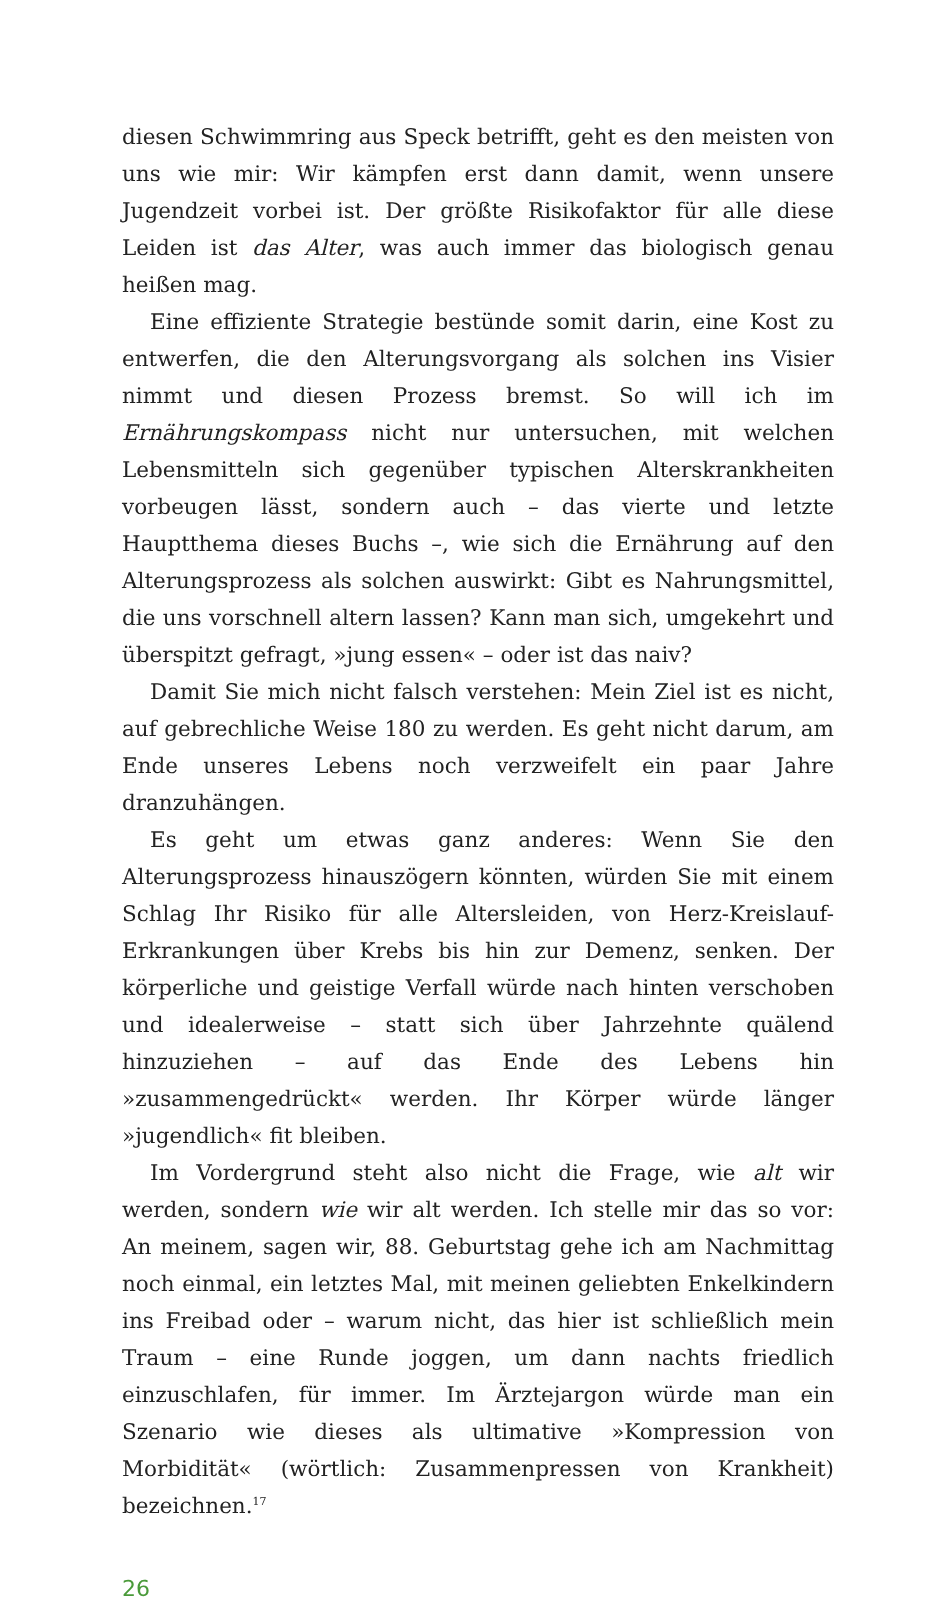diesen Schwimmring aus Speck betrifft, geht es den meisten von uns wie mir: Wir kämpfen erst dann damit, wenn unsere Jugendzeit vorbei ist. Der größte Risikofaktor für alle diese Leiden ist das Alter, was auch immer das biologisch genau heißen mag.
Eine effiziente Strategie bestünde somit darin, eine Kost zu entwerfen, die den Alterungsvorgang als solchen ins Visier nimmt und diesen Prozess bremst. So will ich im Ernährungskompass nicht nur untersuchen, mit welchen Lebensmitteln sich gegenüber typischen Alterskrankheiten vorbeugen lässt, sondern auch – das vierte und letzte Hauptthema dieses Buchs –, wie sich die Ernährung auf den Alterungsprozess als solchen auswirkt: Gibt es Nahrungsmittel, die uns vorschnell altern lassen? Kann man sich, umgekehrt und überspitzt gefragt, »jung essen« – oder ist das naiv?
Damit Sie mich nicht falsch verstehen: Mein Ziel ist es nicht, auf gebrechliche Weise 180 zu werden. Es geht nicht darum, am Ende unseres Lebens noch verzweifelt ein paar Jahre dranzuhängen.
Es geht um etwas ganz anderes: Wenn Sie den Alterungsprozess hinauszögern könnten, würden Sie mit einem Schlag Ihr Risiko für alle Altersleiden, von Herz-Kreislauf-Erkrankungen über Krebs bis hin zur Demenz, senken. Der körperliche und geistige Verfall würde nach hinten verschoben und idealerweise – statt sich über Jahrzehnte quälend hinzuziehen – auf das Ende des Lebens hin »zusammengedrückt« werden. Ihr Körper würde länger »jugendlich« fit bleiben.
Im Vordergrund steht also nicht die Frage, wie alt wir werden, sondern wie wir alt werden. Ich stelle mir das so vor: An meinem, sagen wir, 88. Geburtstag gehe ich am Nachmittag noch einmal, ein letztes Mal, mit meinen geliebten Enkelkindern ins Freibad oder – warum nicht, das hier ist schließlich mein Traum – eine Runde joggen, um dann nachts friedlich einzuschlafen, für immer. Im Ärztejargon würde man ein Szenario wie dieses als ultimative »Kompression von Morbidität« (wörtlich: Zusammenpressen von Krankheit) bezeichnen.<sup>17</sup>
26